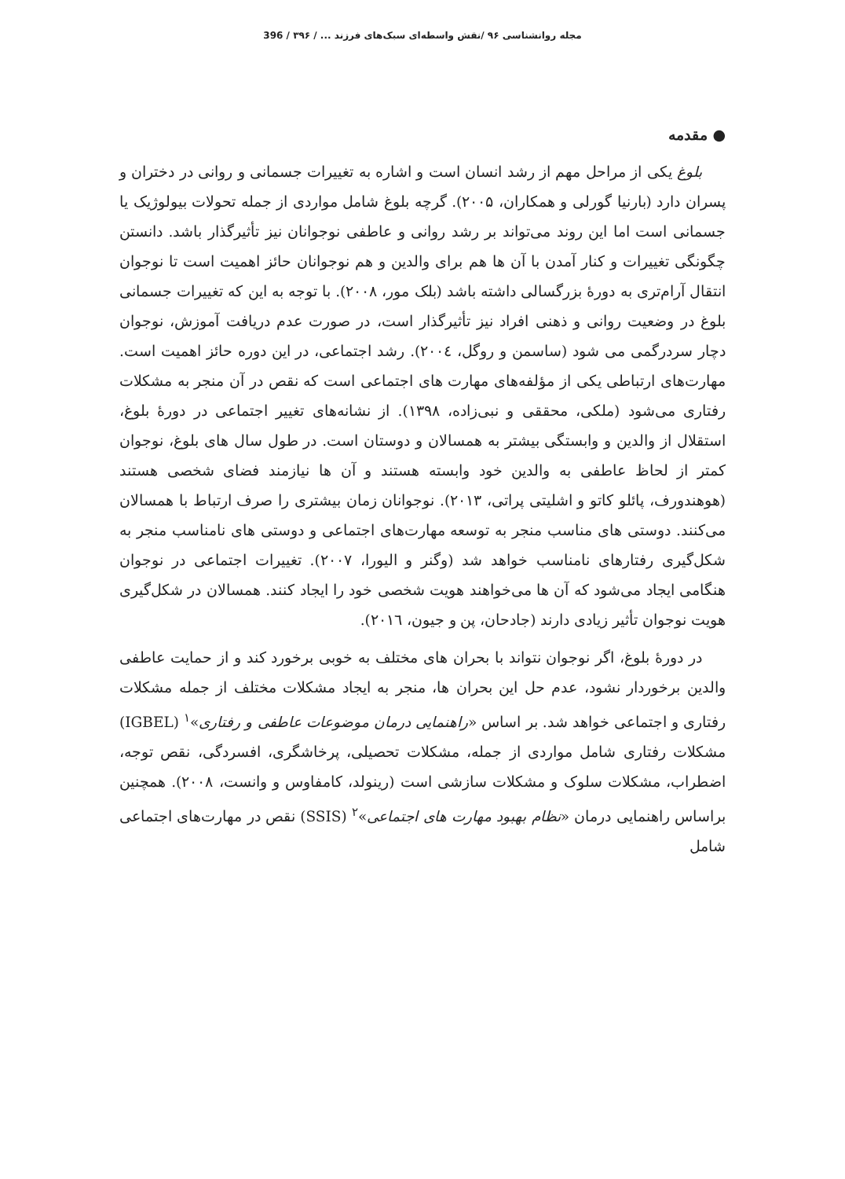مجله روانشناسی ۹۶ /نقش واسطه‌ای سبک‌های فرزند ... / ۳۹۶ / 396
● مقدمه
بلوغ یکی از مراحل مهم از رشد انسان است و اشاره به تغییرات جسمانی و روانی در دختران و پسران دارد (بارنیا گورلی و همکاران، ۲۰۰۵). گرچه بلوغ شامل مواردی از جمله تحولات بیولوژیک یا جسمانی است اما این روند می‌تواند بر رشد روانی و عاطفی نوجوانان نیز تأثیرگذار باشد. دانستن چگونگی تغییرات و کنار آمدن با آن ها هم برای والدین و هم نوجوانان حائز اهمیت است تا نوجوان انتقال آرام‌تری به دورهٔ بزرگسالی داشته باشد (بلک مور، ۲۰۰۸). با توجه به این که تغییرات جسمانی بلوغ در وضعیت روانی و ذهنی افراد نیز تأثیرگذار است، در صورت عدم دریافت آموزش، نوجوان دچار سردرگمی می شود (ساسمن و روگل، ۲۰۰٤). رشد اجتماعی، در این دوره حائز اهمیت است. مهارت‌های ارتباطی یکی از مؤلفه‌های مهارت های اجتماعی است که نقص در آن منجر به مشکلات رفتاری می‌شود (ملکی، محققی و نبی‌زاده، ۱۳۹۸). از نشانه‌های تغییر اجتماعی در دورهٔ بلوغ، استقلال از والدین و وابستگی بیشتر به همسالان و دوستان است. در طول سال های بلوغ، نوجوان کمتر از لحاظ عاطفی به والدین خود وابسته هستند و آن ها نیازمند فضای شخصی هستند (هوهندورف، پائلو کاتو و اشلیتی پراتی، ۲۰۱۳). نوجوانان زمان بیشتری را صرف ارتباط با همسالان می‌کنند. دوستی های مناسب منجر به توسعه مهارت‌های اجتماعی و دوستی های نامناسب منجر به شکل‌گیری رفتارهای نامناسب خواهد شد (وگنر و الیورا، ۲۰۰۷). تغییرات اجتماعی در نوجوان هنگامی ایجاد می‌شود که آن ها می‌خواهند هویت شخصی خود را ایجاد کنند. همسالان در شکل‌گیری هویت نوجوان تأثیر زیادی دارند (جادحان، پن و جیون، ۲۰۱٦).
در دورهٔ بلوغ، اگر نوجوان نتواند با بحران های مختلف به خوبی برخورد کند و از حمایت عاطفی والدین برخوردار نشود، عدم حل این بحران ها، منجر به ایجاد مشکلات مختلف از جمله مشکلات رفتاری و اجتماعی خواهد شد. بر اساس «راهنمایی درمان موضوعات عاطفی و رفتاری»<sup>۱</sup> (IGBEL) مشکلات رفتاری شامل مواردی از جمله، مشکلات تحصیلی، پرخاشگری، افسردگی، نقص توجه، اضطراب، مشکلات سلوک و مشکلات سازشی است (رینولد، کامفاوس و وانست، ۲۰۰۸). همچنین براساس راهنمایی درمان «نظام بهبود مهارت های اجتماعی»<sup>۲</sup> (SSIS) نقص در مهارت‌های اجتماعی شامل